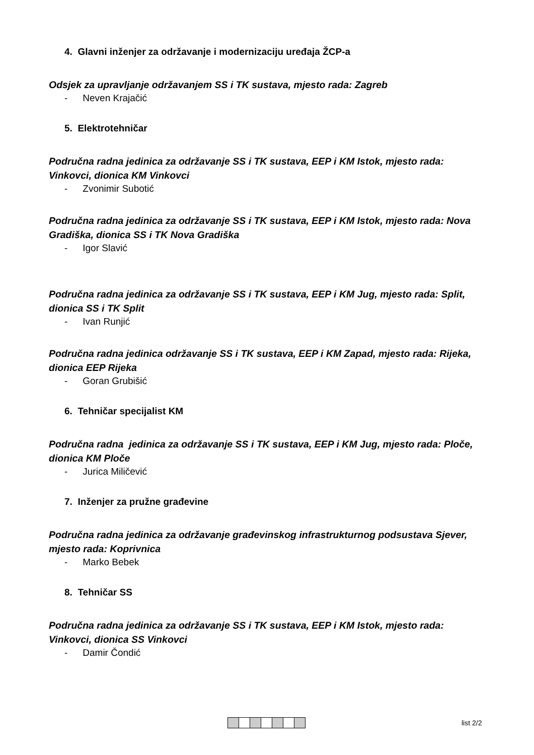4. Glavni inženjer za održavanje i modernizaciju uređaja ŽCP-a
Odsjek za upravljanje održavanjem SS i TK sustava, mjesto rada: Zagreb
- Neven Krajačić
5. Elektrotehničar
Područna radna jedinica za održavanje SS i TK sustava, EEP i KM Istok, mjesto rada: Vinkovci, dionica KM Vinkovci
- Zvonimir Subotić
Područna radna jedinica za održavanje SS i TK sustava, EEP i KM Istok, mjesto rada: Nova Gradiška, dionica SS i TK Nova Gradiška
- Igor Slavić
Područna radna jedinica za održavanje SS i TK sustava, EEP i KM Jug, mjesto rada: Split, dionica SS i TK Split
- Ivan Runjić
Područna radna jedinica održavanje SS i TK sustava, EEP i KM Zapad, mjesto rada: Rijeka, dionica EEP Rijeka
- Goran Grubišić
6. Tehničar specijalist KM
Područna radna jedinica za održavanje SS i TK sustava, EEP i KM Jug, mjesto rada: Ploče, dionica KM Ploče
- Jurica Miličević
7. Inženjer za pružne građevine
Područna radna jedinica za održavanje građevinskog infrastrukturnog podsustava Sjever, mjesto rada: Koprivnica
- Marko Bebek
8. Tehničar SS
Područna radna jedinica za održavanje SS i TK sustava, EEP i KM Istok, mjesto rada: Vinkovci, dionica SS Vinkovci
- Damir Čondić
list 2/2